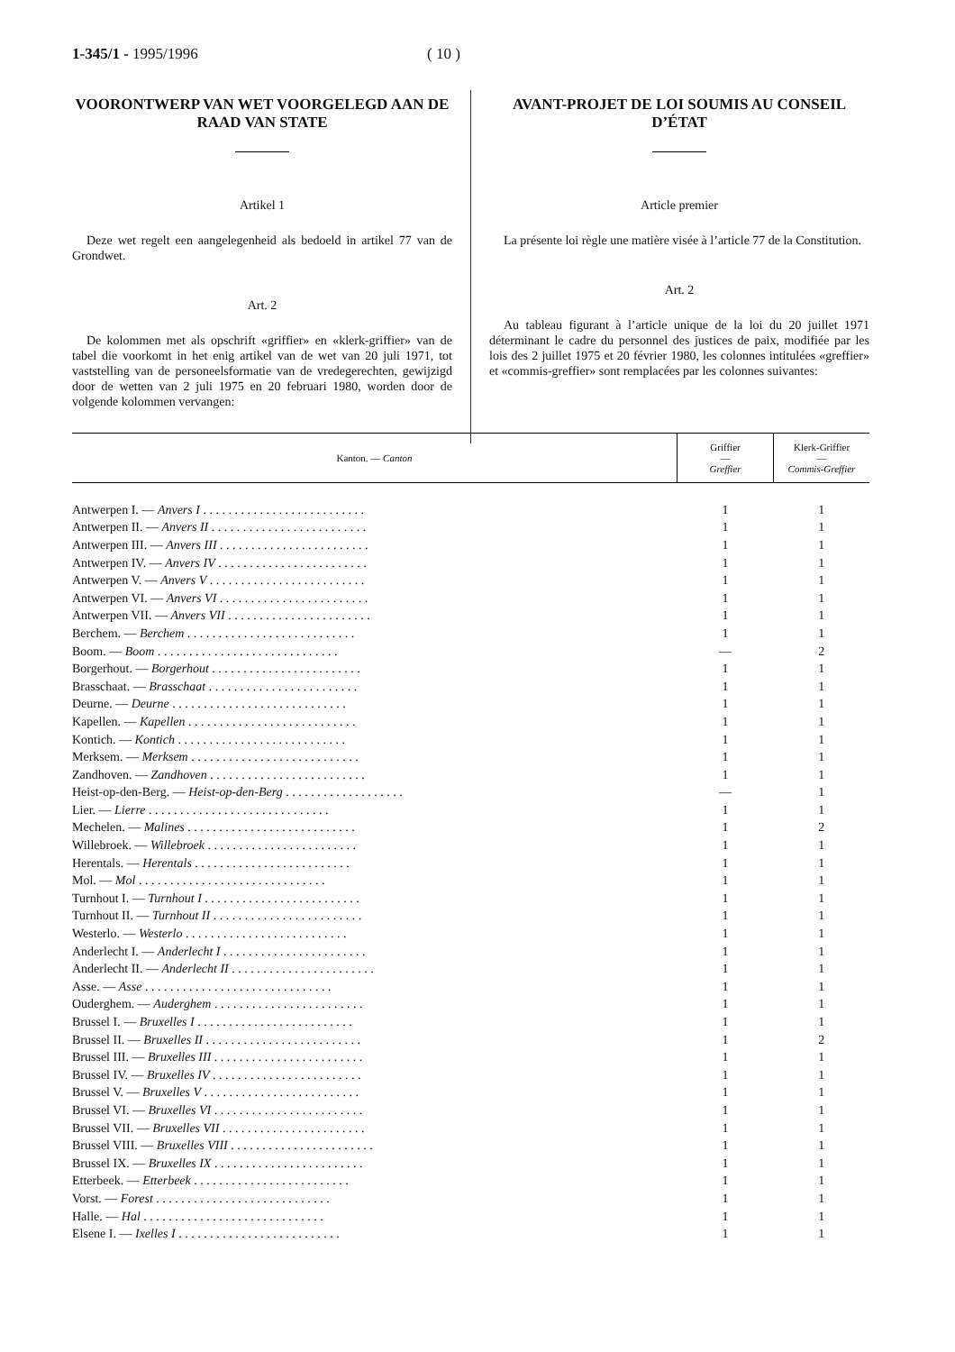1-345/1 - 1995/1996 ( 10 )
VOORONTWERP VAN WET VOORGELEGD AAN DE RAAD VAN STATE
Artikel 1
Deze wet regelt een aangelegenheid als bedoeld in artikel 77 van de Grondwet.
Art. 2
De kolommen met als opschrift «griffier» en «klerk-griffier» van de tabel die voorkomt in het enig artikel van de wet van 20 juli 1971, tot vaststelling van de personeelsformatie van de vredegerechten, gewijzigd door de wetten van 2 juli 1975 en 20 februari 1980, worden door de volgende kolommen vervangen:
AVANT-PROJET DE LOI SOUMIS AU CONSEIL D’ÉTAT
Article premier
La présente loi règle une matière visée à l’article 77 de la Constitution.
Art. 2
Au tableau figurant à l’article unique de la loi du 20 juillet 1971 déterminant le cadre du personnel des justices de paix, modifiée par les lois des 2 juillet 1975 et 20 février 1980, les colonnes intitulées «greffier» et «commis-greffier» sont remplacées par les colonnes suivantes:
| Kanton. — Canton | Griffier — Greffier | Klerk-Griffier — Commis-Greffier |
| --- | --- | --- |
| Antwerpen I. — Anvers I . . . . . . . . . . . . . . . . . . . . . . . . . . | 1 | 1 |
| Antwerpen II. — Anvers II . . . . . . . . . . . . . . . . . . . . . . . . . | 1 | 1 |
| Antwerpen III. — Anvers III . . . . . . . . . . . . . . . . . . . . . . . . | 1 | 1 |
| Antwerpen IV. — Anvers IV . . . . . . . . . . . . . . . . . . . . . . . . | 1 | 1 |
| Antwerpen V. — Anvers V . . . . . . . . . . . . . . . . . . . . . . . . . | 1 | 1 |
| Antwerpen VI. — Anvers VI . . . . . . . . . . . . . . . . . . . . . . . . | 1 | 1 |
| Antwerpen VII. — Anvers VII . . . . . . . . . . . . . . . . . . . . . . . | 1 | 1 |
| Berchem. — Berchem . . . . . . . . . . . . . . . . . . . . . . . . . . . | 1 | 1 |
| Boom. — Boom . . . . . . . . . . . . . . . . . . . . . . . . . . . . . | — | 2 |
| Borgerhout. — Borgerhout . . . . . . . . . . . . . . . . . . . . . . . . | 1 | 1 |
| Brasschaat. — Brasschaat . . . . . . . . . . . . . . . . . . . . . . . . | 1 | 1 |
| Deurne. — Deurne . . . . . . . . . . . . . . . . . . . . . . . . . . . . | 1 | 1 |
| Kapellen. — Kapellen . . . . . . . . . . . . . . . . . . . . . . . . . . . | 1 | 1 |
| Kontich. — Kontich . . . . . . . . . . . . . . . . . . . . . . . . . . . | 1 | 1 |
| Merksem. — Merksem . . . . . . . . . . . . . . . . . . . . . . . . . . . | 1 | 1 |
| Zandhoven. — Zandhoven . . . . . . . . . . . . . . . . . . . . . . . . . | 1 | 1 |
| Heist-op-den-Berg. — Heist-op-den-Berg . . . . . . . . . . . . . . . . . . . | — | 1 |
| Lier. — Lierre . . . . . . . . . . . . . . . . . . . . . . . . . . . . . | 1 | 1 |
| Mechelen. — Malines . . . . . . . . . . . . . . . . . . . . . . . . . . . | 1 | 2 |
| Willebroek. — Willebroek . . . . . . . . . . . . . . . . . . . . . . . . | 1 | 1 |
| Herentals. — Herentals . . . . . . . . . . . . . . . . . . . . . . . . . | 1 | 1 |
| Mol. — Mol . . . . . . . . . . . . . . . . . . . . . . . . . . . . . . | 1 | 1 |
| Turnhout I. — Turnhout I . . . . . . . . . . . . . . . . . . . . . . . . . | 1 | 1 |
| Turnhout II. — Turnhout II . . . . . . . . . . . . . . . . . . . . . . . . | 1 | 1 |
| Westerlo. — Westerlo . . . . . . . . . . . . . . . . . . . . . . . . . . | 1 | 1 |
| Anderlecht I. — Anderlecht I . . . . . . . . . . . . . . . . . . . . . . . | 1 | 1 |
| Anderlecht II. — Anderlecht II . . . . . . . . . . . . . . . . . . . . . . . | 1 | 1 |
| Asse. — Asse . . . . . . . . . . . . . . . . . . . . . . . . . . . . . . | 1 | 1 |
| Ouderghem. — Auderghem . . . . . . . . . . . . . . . . . . . . . . . . | 1 | 1 |
| Brussel I. — Bruxelles I . . . . . . . . . . . . . . . . . . . . . . . . . | 1 | 1 |
| Brussel II. — Bruxelles II . . . . . . . . . . . . . . . . . . . . . . . . . | 1 | 2 |
| Brussel III. — Bruxelles III . . . . . . . . . . . . . . . . . . . . . . . . | 1 | 1 |
| Brussel IV. — Bruxelles IV . . . . . . . . . . . . . . . . . . . . . . . . | 1 | 1 |
| Brussel V. — Bruxelles V . . . . . . . . . . . . . . . . . . . . . . . . . | 1 | 1 |
| Brussel VI. — Bruxelles VI . . . . . . . . . . . . . . . . . . . . . . . . | 1 | 1 |
| Brussel VII. — Bruxelles VII . . . . . . . . . . . . . . . . . . . . . . . | 1 | 1 |
| Brussel VIII. — Bruxelles VIII . . . . . . . . . . . . . . . . . . . . . . . | 1 | 1 |
| Brussel IX. — Bruxelles IX . . . . . . . . . . . . . . . . . . . . . . . . | 1 | 1 |
| Etterbeek. — Etterbeek . . . . . . . . . . . . . . . . . . . . . . . . . | 1 | 1 |
| Vorst. — Forest . . . . . . . . . . . . . . . . . . . . . . . . . . . . | 1 | 1 |
| Halle. — Hal . . . . . . . . . . . . . . . . . . . . . . . . . . . . . | 1 | 1 |
| Elsene I. — Ixelles I . . . . . . . . . . . . . . . . . . . . . . . . . . | 1 | 1 |